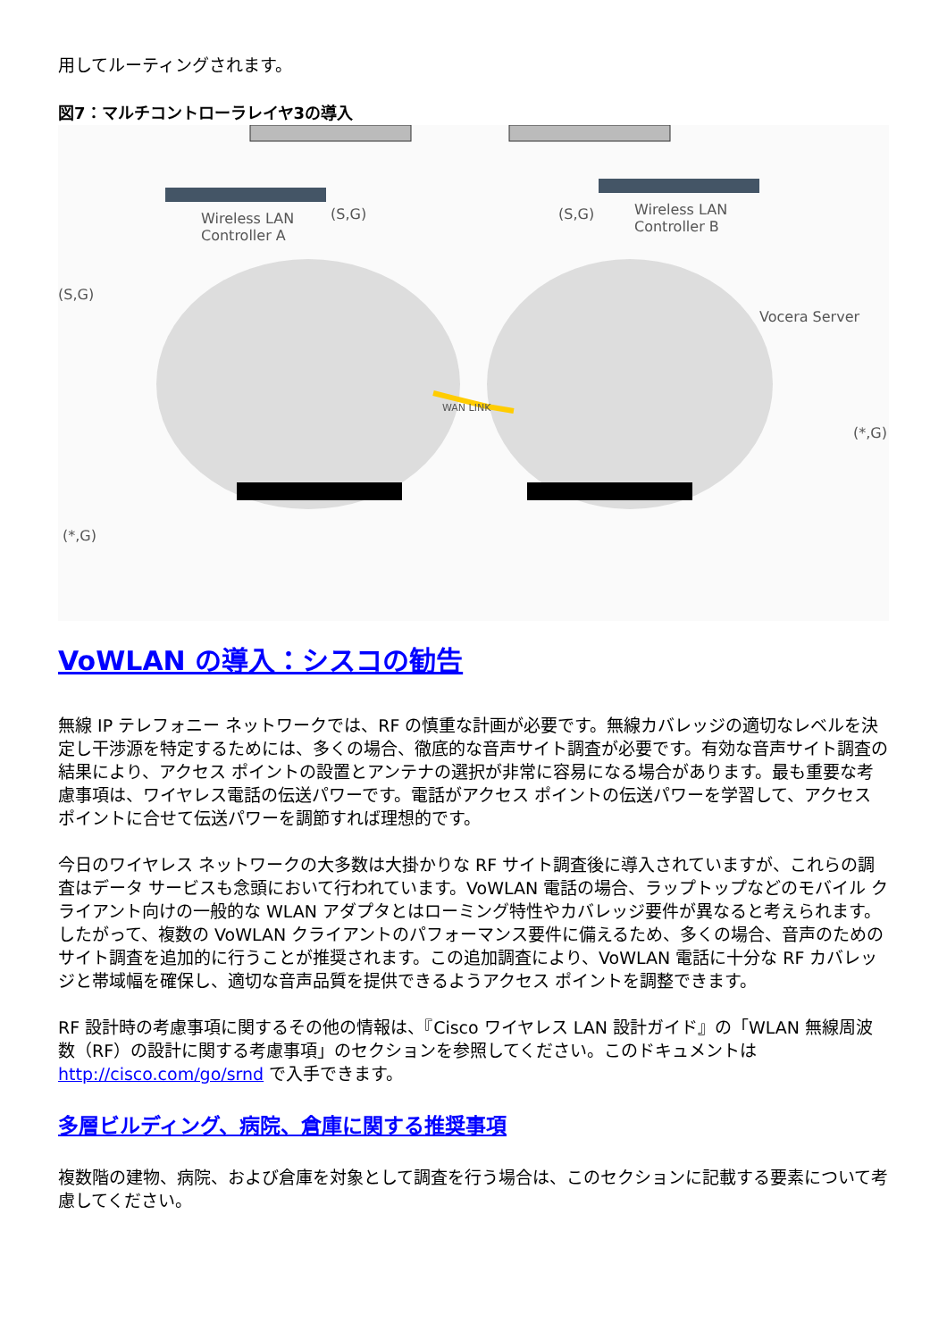用してルーティングされます。
図7：マルチコントローラレイヤ3の導入
Wireless LAN
Controller A
(S,G) (S,G) Wireless LAN
Controller B
Vocera Server
(S,G)
WAN LINK
(*,G)
(*,G)
VoWLAN の導入：シスコの勧告
無線 IP テレフォニー ネットワークでは、RF の慎重な計画が必要です。無線カバレッジの適切なレベルを決定し干渉源を特定するためには、多くの場合、徹底的な音声サイト調査が必要です。有効な音声サイト調査の結果により、アクセス ポイントの設置とアンテナの選択が非常に容易になる場合があります。最も重要な考慮事項は、ワイヤレス電話の伝送パワーです。電話がアクセス ポイントの伝送パワーを学習して、アクセス ポイントに合せて伝送パワーを調節すれば理想的です。
今日のワイヤレス ネットワークの大多数は大掛かりな RF サイト調査後に導入されていますが、これらの調査はデータ サービスも念頭において行われています。VoWLAN 電話の場合、ラップトップなどのモバイル クライアント向けの一般的な WLAN アダプタとはローミング特性やカバレッジ要件が異なると考えられます。したがって、複数の VoWLAN クライアントのパフォーマンス要件に備えるため、多くの場合、音声のためのサイト調査を追加的に行うことが推奨されます。この追加調査により、VoWLAN 電話に十分な RF カバレッジと帯域幅を確保し、適切な音声品質を提供できるようアクセス ポイントを調整できます。
RF 設計時の考慮事項に関するその他の情報は、『Cisco ワイヤレス LAN 設計ガイド』の「WLAN 無線周波数（RF）の設計に関する考慮事項」のセクションを参照してください。このドキュメントは http://cisco.com/go/srnd で入手できます。
多層ビルディング、病院、倉庫に関する推奨事項
複数階の建物、病院、および倉庫を対象として調査を行う場合は、このセクションに記載する要素について考慮してください。